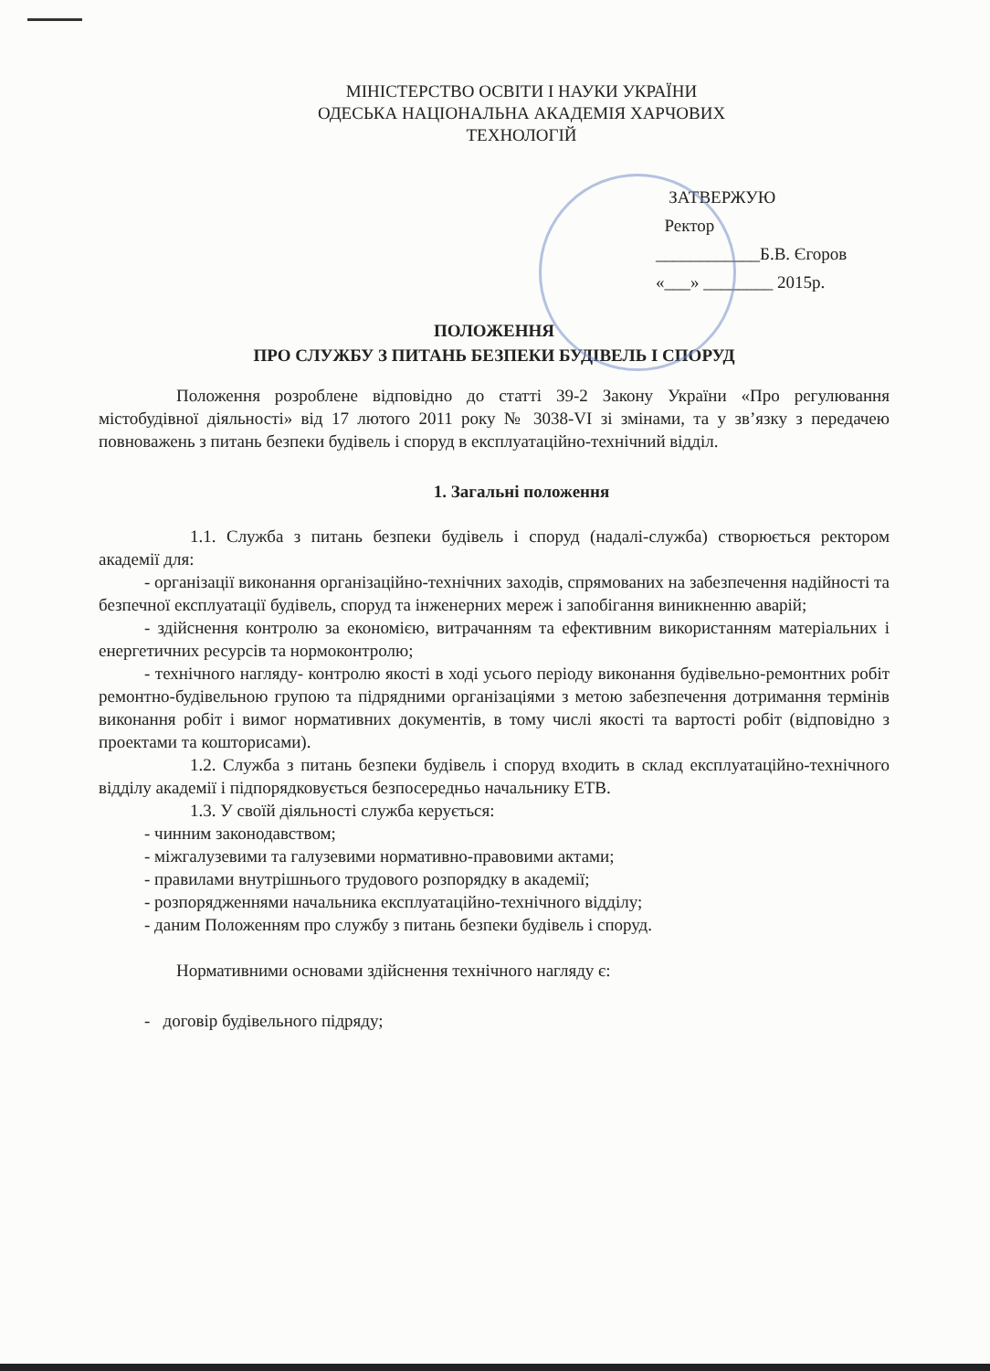МІНІСТЕРСТВО ОСВІТИ І НАУКИ УКРАЇНИ
ОДЕСЬКА НАЦІОНАЛЬНА АКАДЕМІЯ ХАРЧОВИХ
ТЕХНОЛОГІЙ
ЗАТВЕРЖУЮ
Ректор
____________Б.В. Єгоров
«___» ________ 2015р.
ПОЛОЖЕННЯ
ПРО СЛУЖБУ З ПИТАНЬ БЕЗПЕКИ БУДІВЕЛЬ І СПОРУД
Положення розроблене відповідно до статті 39-2 Закону України «Про регулювання містобудівної діяльності» від 17 лютого 2011 року № 3038-VI зі змінами, та у зв’язку з передачею повноважень з питань безпеки будівель і споруд в експлуатаційно-технічний відділ.
1. Загальні положення
1.1. Служба з питань безпеки будівель і споруд (надалі-служба) створюється ректором академії для:
- організації виконання організаційно-технічних заходів, спрямованих на забезпечення надійності та безпечної експлуатації будівель, споруд та інженерних мереж і запобігання виникненню аварій;
- здійснення контролю за економією, витрачанням та ефективним використанням матеріальних і енергетичних ресурсів та нормоконтролю;
- технічного нагляду- контролю якості в ході усього періоду виконання будівельно-ремонтних робіт ремонтно-будівельною групою та підрядними організаціями з метою забезпечення дотримання термінів виконання робіт і вимог нормативних документів, в тому числі якості та вартості робіт (відповідно з проектами та кошторисами).
1.2. Служба з питань безпеки будівель і споруд входить в склад експлуатаційно-технічного відділу академії і підпорядковується безпосередньо начальнику ЕТВ.
1.3. У своїй діяльності служба керується:
- чинним законодавством;
- міжгалузевими та галузевими нормативно-правовими актами;
- правилами внутрішнього трудового розпорядку в академії;
- розпорядженнями начальника експлуатаційно-технічного відділу;
- даним Положенням про службу з питань безпеки будівель і споруд.
Нормативними основами здійснення технічного нагляду є:
- договір будівельного підряду;